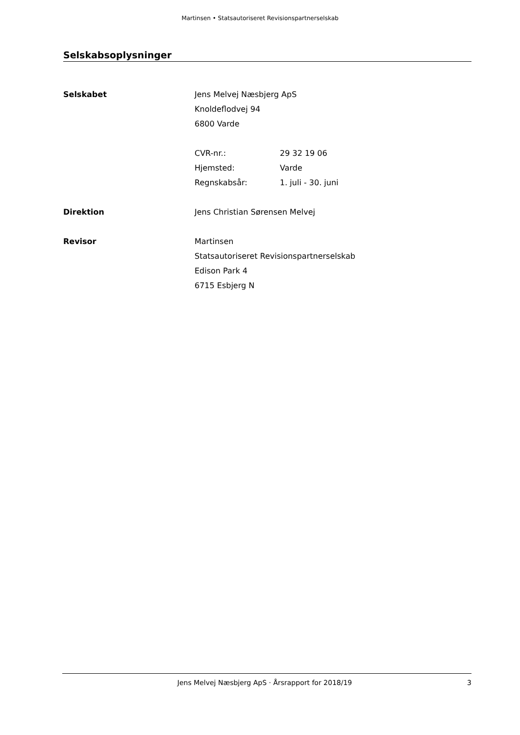Martinsen • Statsautoriseret Revisionspartnerselskab
Selskabsoplysninger
Selskabet Jens Melvej Næsbjerg ApS
Knoldeflodvej 94
6800 Varde
CVR-nr.: 29 32 19 06
Hjemsted: Varde
Regnskabsår: 1. juli - 30. juni
Direktion Jens Christian Sørensen Melvej
Revisor Martinsen
Statsautoriseret Revisionspartnerselskab
Edison Park 4
6715 Esbjerg N
Jens Melvej Næsbjerg ApS · Årsrapport for 2018/19 3